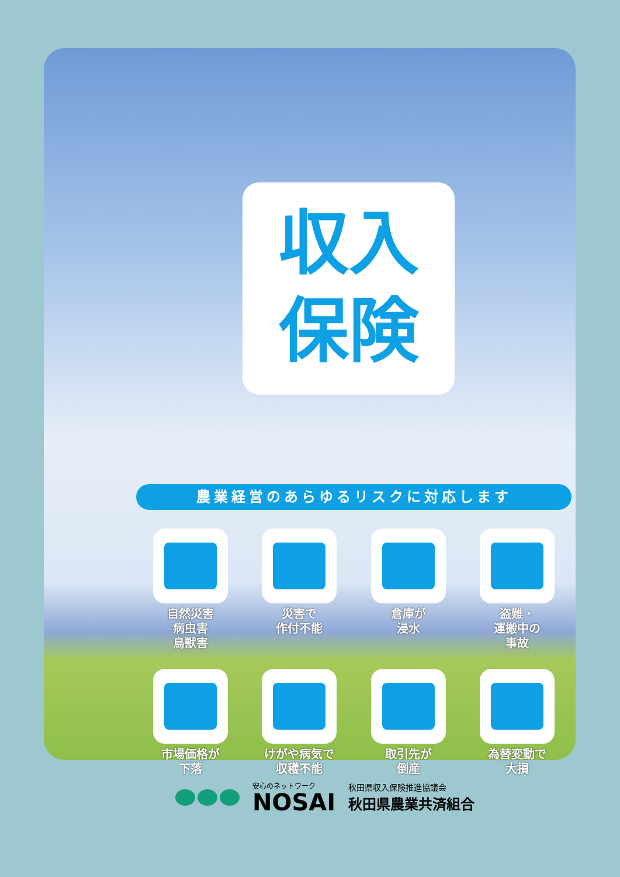収入
保険
農業経営のあらゆるリスクに対応します
自然災害
病虫害
鳥獣害
災害で
作付不能
倉庫が
浸水
盗難・
運搬中の
事故
市場価格が
下落
けがや病気で
収穫不能
取引先が
倒産
為替変動で
大損
安心のネットワーク
NOSAI
秋田県収入保険推進協議会
秋田県農業共済組合